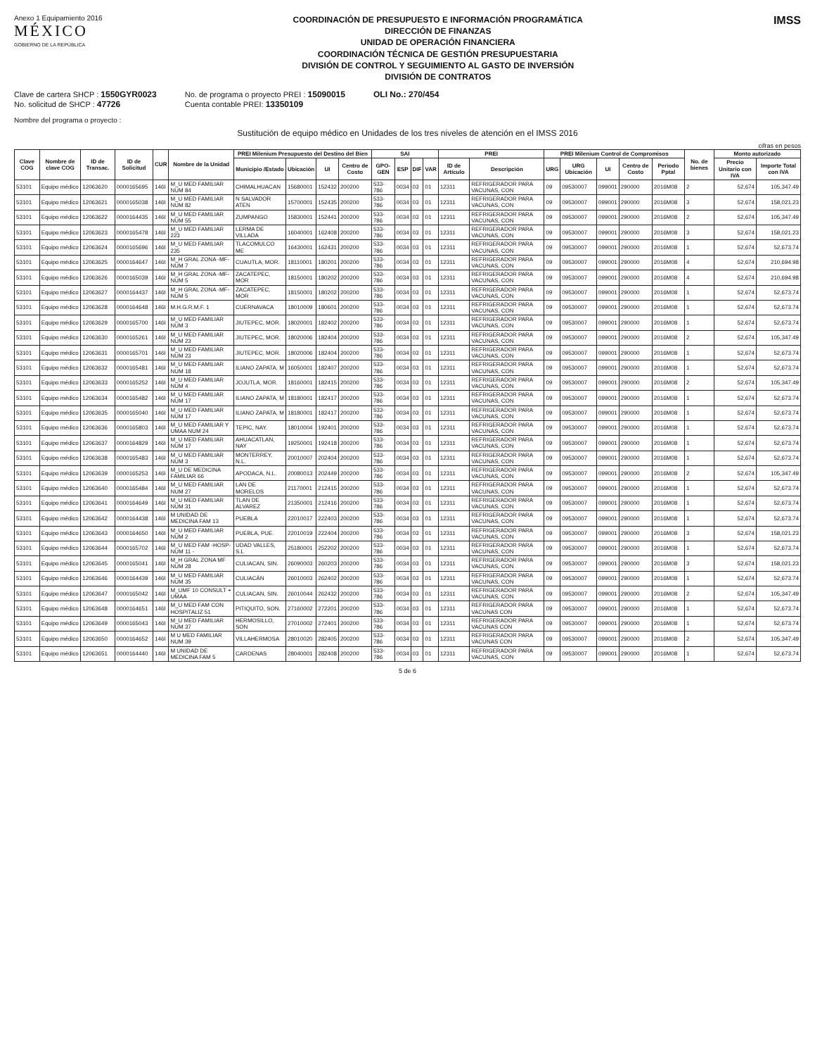Anexo 1 Equipamiento 2016
MÉXICO
GOBIERNO DE LA REPÚBLICA
COORDINACIÓN DE PRESUPUESTO E INFORMACIÓN PROGRAMÁTICA
DIRECCIÓN DE FINANZAS
UNIDAD DE OPERACIÓN FINANCIERA
COORDINACIÓN TÉCNICA DE GESTIÓN PRESUPUESTARIA
DIVISIÓN DE CONTROL Y SEGUIMIENTO AL GASTO DE INVERSIÓN
DIVISIÓN DE CONTRATOS
IMSS
Clave de cartera SHCP : 1550GYR0023
No. solicitud de SHCP : 47726
No. de programa o proyecto PREI : 15090015
Cuenta contable PREI: 13350109
OLI No.: 270/454
Nombre del programa o proyecto :
Sustitución de equipo médico en Unidades de los tres niveles de atención en el IMSS 2016
cifras en pesos
| Clave COG | Nombre de clave COG | ID de Transac. | ID de Solicitud | CUR | Nombre de la Unidad | PREI Milenium Presupuesto del Destino del Bien | | | | SAI | | | | PREI | | PREI Milenium Control de Compromisos | | | | | No. de bienes | Monto autorizado | |
| --- | --- | --- | --- | --- | --- | --- | --- | --- | --- | --- | --- | --- | --- | --- | --- | --- | --- | --- | --- | --- | --- | --- | --- |
| | | | | | | Municipio /Estado | Ubicación | UI | Centro de Costo | GPO-GEN | ESP | DIF | VAR | ID de Artículo | Descripción | URG | URG Ubicación | UI | Centro de Costo | Periodo Pptal | | Precio Unitario con IVA | Importe Total con IVA |
| 53101 | Equipo médico | 12063620 | 0000165695 | 146I | M_U MED FAMILIAR NUM 84 | CHIMALHUACAN | 15680001 | 152432 | 200200 | 533-786 | 0034 | 03 | 01 | 12311 | REFRIGERADOR PARA VACUNAS, CON | 09 | 09530007 | 099001 | 290000 | 2016M08 | 2 | 52,674 | 105,347.49 |
| 53101 | Equipo médico | 12063621 | 0000165038 | 146I | M_U MED FAMILIAR NUM 82 | N SALVADOR ATEN | 15700001 | 152435 | 200200 | 533-786 | 0034 | 03 | 01 | 12311 | REFRIGERADOR PARA VACUNAS, CON | 09 | 09530007 | 099001 | 290000 | 2016M08 | 3 | 52,674 | 158,021.23 |
| 53101 | Equipo médico | 12063622 | 0000164435 | 146I | M_U MED FAMILIAR NUM 55 | ZUMPANGO | 15830001 | 152441 | 200200 | 533-786 | 0034 | 03 | 01 | 12311 | REFRIGERADOR PARA VACUNAS, CON | 09 | 09530007 | 099001 | 290000 | 2016M08 | 2 | 52,674 | 105,347.49 |
| 53101 | Equipo médico | 12063623 | 0000165478 | 146I | M_U MED FAMILIAR 223 | LERMA DE VILLADA | 16040001 | 162408 | 200200 | 533-786 | 0034 | 03 | 01 | 12311 | REFRIGERADOR PARA VACUNAS, CON | 09 | 09530007 | 099001 | 290000 | 2016M08 | 3 | 52,674 | 158,021.23 |
| 53101 | Equipo médico | 12063624 | 0000165696 | 146I | M_U MED FAMILIAR 235 | TLACOMULCO ME | 16430001 | 162431 | 200200 | 533-786 | 0034 | 03 | 01 | 12311 | REFRIGERADOR PARA VACUNAS, CON | 09 | 09530007 | 099001 | 290000 | 2016M08 | 1 | 52,674 | 52,673.74 |
| 53101 | Equipo médico | 12063625 | 0000164647 | 146I | M_H GRAL ZONA -MF- NUM 7 | CUAUTLA, MOR. | 18110001 | 180201 | 200200 | 533-786 | 0034 | 03 | 01 | 12311 | REFRIGERADOR PARA VACUNAS, CON | 09 | 09530007 | 099001 | 290000 | 2016M08 | 4 | 52,674 | 210,694.98 |
| 53101 | Equipo médico | 12063626 | 0000165039 | 146I | M_H GRAL ZONA -MF- NUM 5 | ZACATEPEC, MOR | 18150001 | 180202 | 200200 | 533-786 | 0034 | 03 | 01 | 12311 | REFRIGERADOR PARA VACUNAS, CON | 09 | 09530007 | 099001 | 290000 | 2016M08 | 4 | 52,674 | 210,694.98 |
| 53101 | Equipo médico | 12063627 | 0000164437 | 146I | M_H GRAL ZONA -MF- NUM 5 | ZACATEPEC, MOR | 18150001 | 180202 | 200200 | 533-786 | 0034 | 03 | 01 | 12311 | REFRIGERADOR PARA VACUNAS, CON | 09 | 09530007 | 099001 | 290000 | 2016M08 | 1 | 52,674 | 52,673.74 |
| 53101 | Equipo médico | 12063628 | 0000164648 | 146I | M.H.G.R.M.F. 1 | CUERNAVACA | 18010009 | 180601 | 200200 | 533-786 | 0034 | 03 | 01 | 12311 | REFRIGERADOR PARA VACUNAS, CON | 09 | 09530007 | 099001 | 290000 | 2016M08 | 1 | 52,674 | 52,673.74 |
| 53101 | Equipo médico | 12063629 | 0000165700 | 146I | M_U MED FAMILIAR NUM 3 | JIUTEPEC, MOR. | 18020001 | 182402 | 200200 | 533-786 | 0034 | 03 | 01 | 12311 | REFRIGERADOR PARA VACUNAS, CON | 09 | 09530007 | 099001 | 290000 | 2016M08 | 1 | 52,674 | 52,673.74 |
| 53101 | Equipo médico | 12063630 | 0000165261 | 146I | M_U MED FAMILIAR NUM 23 | JIUTEPEC, MOR. | 18020006 | 182404 | 200200 | 533-786 | 0034 | 03 | 01 | 12311 | REFRIGERADOR PARA VACUNAS, CON | 09 | 09530007 | 099001 | 290000 | 2016M08 | 2 | 52,674 | 105,347.49 |
| 53101 | Equipo médico | 12063631 | 0000165701 | 146I | M_U MED FAMILIAR NUM 23 | JIUTEPEC, MOR. | 18020006 | 182404 | 200200 | 533-786 | 0034 | 03 | 01 | 12311 | REFRIGERADOR PARA VACUNAS, CON | 09 | 09530007 | 099001 | 290000 | 2016M08 | 1 | 52,674 | 52,673.74 |
| 53101 | Equipo médico | 12063632 | 0000165481 | 146I | M_U MED FAMILIAR NUM 18 | ILIANO ZAPATA, M | 16050001 | 182407 | 200200 | 533-786 | 0034 | 03 | 01 | 12311 | REFRIGERADOR PARA VACUNAS, CON | 09 | 09530007 | 099001 | 290000 | 2016M08 | 1 | 52,674 | 52,673.74 |
| 53101 | Equipo médico | 12063633 | 0000165252 | 146I | M_U MED FAMILIAR NUM 4 | JOJUTLA, MOR. | 18160001 | 182415 | 200200 | 533-786 | 0034 | 03 | 01 | 12311 | REFRIGERADOR PARA VACUNAS, CON | 09 | 09530007 | 099001 | 290000 | 2016M08 | 2 | 52,674 | 105,347.49 |
| 53101 | Equipo médico | 12063634 | 0000165482 | 146I | M_U MED FAMILIAR NUM 17 | ILIANO ZAPATA, M | 18180001 | 182417 | 200200 | 533-786 | 0034 | 03 | 01 | 12311 | REFRIGERADOR PARA VACUNAS, CON | 09 | 09530007 | 099001 | 290000 | 2016M08 | 1 | 52,674 | 52,673.74 |
| 53101 | Equipo médico | 12063635 | 0000165040 | 146I | M_U MED FAMILIAR NUM 17 | ILIANO ZAPATA, M | 18180001 | 182417 | 200200 | 533-786 | 0034 | 03 | 01 | 12311 | REFRIGERADOR PARA VACUNAS, CON | 09 | 09530007 | 099001 | 290000 | 2016M08 | 1 | 52,674 | 52,673.74 |
| 53101 | Equipo médico | 12063636 | 0000165803 | 146I | M_U MED FAMILIAR Y UMAA NUM 24 | TEPIC, NAY. | 18010004 | 192401 | 200200 | 533-786 | 0034 | 03 | 01 | 12311 | REFRIGERADOR PARA VACUNAS, CON | 09 | 09530007 | 099001 | 290000 | 2016M08 | 1 | 52,674 | 52,673.74 |
| 53101 | Equipo médico | 12063637 | 0000164829 | 146I | M_U MED FAMILIAR NUM 17 | AHUACATLAN, NAY | 19250001 | 192418 | 200200 | 533-786 | 0034 | 03 | 01 | 12311 | REFRIGERADOR PARA VACUNAS, CON | 09 | 09530007 | 099001 | 290000 | 2016M08 | 1 | 52,674 | 52,673.74 |
| 53101 | Equipo médico | 12063638 | 0000165483 | 146I | M_U MED FAMILIAR NUM 3 | MONTERREY, N.L. | 20010007 | 202404 | 200200 | 533-786 | 0034 | 03 | 01 | 12311 | REFRIGERADOR PARA VACUNAS, CON | 09 | 09530007 | 099001 | 290000 | 2016M08 | 1 | 52,674 | 52,673.74 |
| 53101 | Equipo médico | 12063639 | 0000165253 | 146I | M_U DE MEDICINA FAMILIAR 66 | APODACA, N.L. | 20080013 | 202449 | 200200 | 533-786 | 0034 | 03 | 01 | 12311 | REFRIGERADOR PARA VACUNAS, CON | 09 | 09530007 | 099001 | 290000 | 2016M08 | 2 | 52,674 | 105,347.49 |
| 53101 | Equipo médico | 12063640 | 0000165484 | 146I | M_U MED FAMILIAR NUM 27 | LAN DE MORELOS | 21170001 | 212415 | 200200 | 533-786 | 0034 | 03 | 01 | 12311 | REFRIGERADOR PARA VACUNAS, CON | 09 | 09530007 | 099001 | 290000 | 2016M08 | 1 | 52,674 | 52,673.74 |
| 53101 | Equipo médico | 12063641 | 0000164649 | 146I | M_U MED FAMILIAR NUM 31 | TLAN DE ALVAREZ | 21350001 | 212416 | 200200 | 533-786 | 0034 | 03 | 01 | 12311 | REFRIGERADOR PARA VACUNAS, CON | 09 | 09530007 | 099001 | 290000 | 2016M08 | 1 | 52,674 | 52,673.74 |
| 53101 | Equipo médico | 12063642 | 0000164438 | 146I | M UNIDAD DE MEDICINA FAM 13 | PUEBLA | 22010017 | 222403 | 200200 | 533-786 | 0034 | 03 | 01 | 12311 | REFRIGERADOR PARA VACUNAS, CON | 09 | 09530007 | 099001 | 290000 | 2016M08 | 1 | 52,674 | 52,673.74 |
| 53101 | Equipo médico | 12063643 | 0000164650 | 146I | M_U MED FAMILIAR NUM 2 | PUEBLA, PUE. | 22010019 | 222404 | 200200 | 533-786 | 0034 | 03 | 01 | 12311 | REFRIGERADOR PARA VACUNAS, CON | 09 | 09530007 | 099001 | 290000 | 2016M08 | 3 | 52,674 | 158,021.23 |
| 53101 | Equipo médico | 12063644 | 0000165702 | 146I | M_U MED FAM -HOSP- NUM 11 - | UDAD VALLES, S.L | 25180001 | 252202 | 200200 | 533-786 | 0034 | 03 | 01 | 12311 | REFRIGERADOR PARA VACUNAS, CON | 09 | 09530007 | 099001 | 290000 | 2016M08 | 1 | 52,674 | 52,673.74 |
| 53101 | Equipo médico | 12063645 | 0000165041 | 146I | M_H GRAL ZONA MF NUM 28 | CULIACAN, SIN. | 26090003 | 260203 | 200200 | 533-786 | 0034 | 03 | 01 | 12311 | REFRIGERADOR PARA VACUNAS, CON | 09 | 09530007 | 099001 | 290000 | 2016M08 | 3 | 52,674 | 158,021.23 |
| 53101 | Equipo médico | 12063646 | 0000164439 | 146I | M_U MED FAMILIAR NUM 35 | CULIACÁN | 26010003 | 262402 | 200200 | 533-786 | 0034 | 03 | 01 | 12311 | REFRIGERADOR PARA VACUNAS, CON | 09 | 09530007 | 099001 | 290000 | 2016M08 | 1 | 52,674 | 52,673.74 |
| 53101 | Equipo médico | 12063647 | 0000165042 | 146I | M_UMF 10 CONSULT + UMAA | CULIACAN, SIN. | 26010044 | 262432 | 200200 | 533-786 | 0034 | 03 | 01 | 12311 | REFRIGERADOR PARA VACUNAS, CON | 09 | 09530007 | 099001 | 290000 | 2016M08 | 2 | 52,674 | 105,347.49 |
| 53101 | Equipo médico | 12063648 | 0000164651 | 146I | M_U MED FAM CON HOSPITALIZ 51 | PITIQUITO, SON. | 27160002 | 272201 | 200200 | 533-786 | 0034 | 03 | 01 | 12311 | REFRIGERADOR PARA VACUNAS CON | 09 | 09530007 | 099001 | 290000 | 2016M08 | 1 | 52,674 | 52,673.74 |
| 53101 | Equipo médico | 12063649 | 0000165043 | 146I | M_U MED FAMILIAR NUM 37 | HERMOSILLO, SON | 27010002 | 272401 | 200200 | 533-786 | 0034 | 03 | 01 | 12311 | REFRIGERADOR PARA VACUNAS CON | 09 | 09530007 | 099001 | 290000 | 2016M08 | 1 | 52,674 | 52,673.74 |
| 53101 | Equipo médico | 12063650 | 0000164652 | 146I | M U MED FAMILIAR NUM 39 | VILLAHERMOSA | 28010020 | 282405 | 200200 | 533-786 | 0034 | 03 | 01 | 12311 | REFRIGERADOR PARA VACUNAS CON | 09 | 09530007 | 099001 | 290000 | 2016M08 | 2 | 52,674 | 105,347.49 |
| 53101 | Equipo médico | 12063651 | 0000164440 | 146I | M UNIDAD DE MEDICINA FAM 5 | CARDENAS | 28040001 | 282408 | 200200 | 533-786 | 0034 | 03 | 01 | 12311 | REFRIGERADOR PARA VACUNAS, CON | 09 | 09530007 | 099001 | 290000 | 2016M08 | 1 | 52,674 | 52,673.74 |
5 de 6